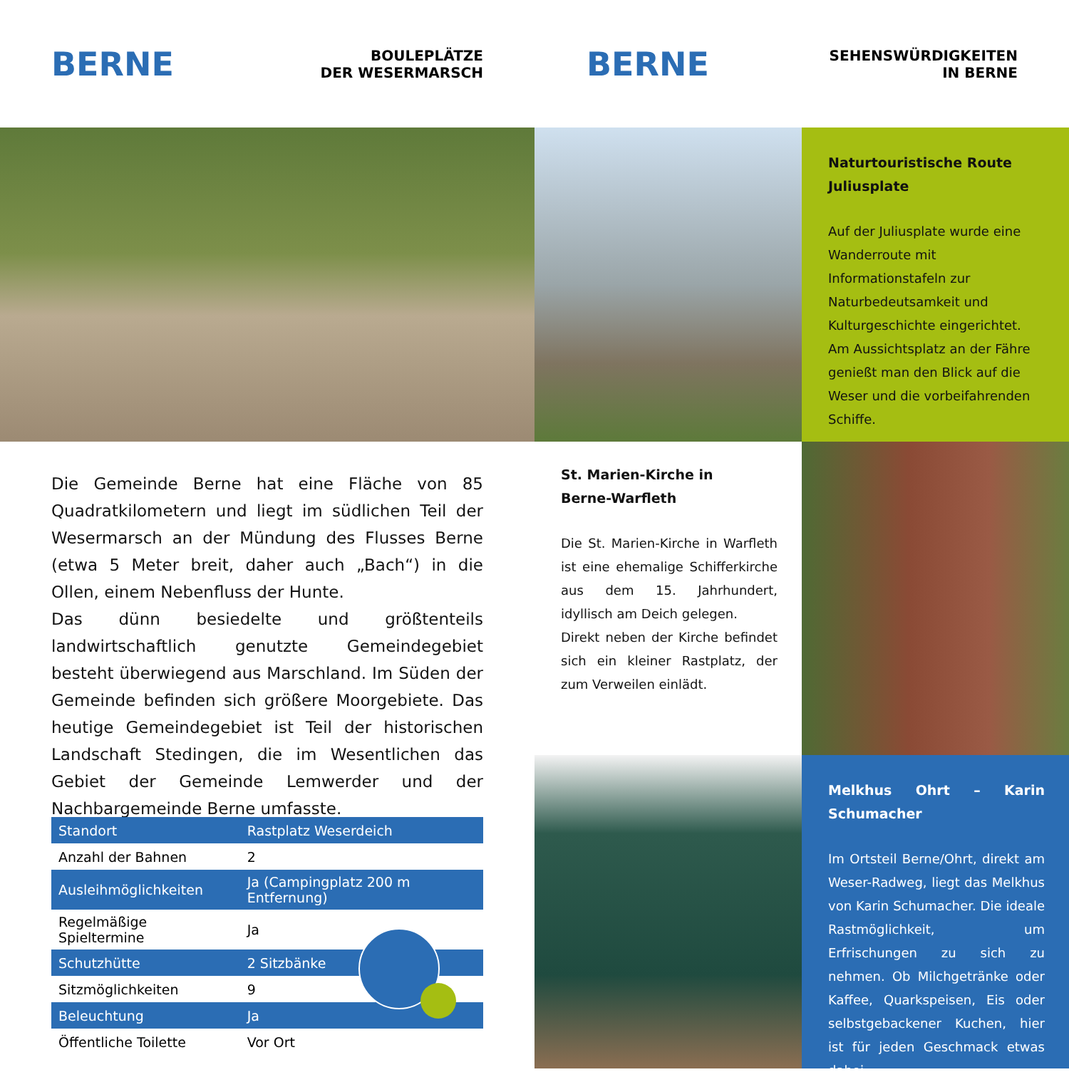BERNE
BOULEPLÄTZE
DER WESERMARSCH
BERNE
SEHENSWÜRDIGKEITEN
IN BERNE
Naturtouristische Route
Juliusplate
Auf der Juliusplate wurde eine Wanderroute mit Informationstafeln zur Naturbedeutsamkeit und Kulturgeschichte eingerichtet.
Am Aussichtsplatz an der Fähre genießt man den Blick auf die Weser und die vorbeifahrenden Schiffe.
Die Gemeinde Berne hat eine Fläche von 85 Quadratkilometern und liegt im südlichen Teil der Wesermarsch an der Mündung des Flusses Berne (etwa 5 Meter breit, daher auch „Bach“) in die Ollen, einem Nebenfluss der Hunte.
Das dünn besiedelte und größtenteils landwirtschaftlich genutzte Gemeindegebiet besteht überwiegend aus Marschland. Im Süden der Gemeinde befinden sich größere Moorgebiete. Das heutige Gemeindegebiet ist Teil der historischen Landschaft Stedingen, die im Wesentlichen das Gebiet der Gemeinde Lemwerder und der Nachbargemeinde Berne umfasste.
St. Marien-Kirche in
Berne-Warfleth
Die St. Marien-Kirche in Warfleth ist eine ehemalige Schifferkirche aus dem 15. Jahrhundert, idyllisch am Deich gelegen.
Direkt neben der Kirche befindet sich ein kleiner Rastplatz, der zum Verweilen einlädt.
Melkhus Ohrt – Karin Schumacher
Im Ortsteil Berne/Ohrt, direkt am Weser-Radweg, liegt das Melkhus von Karin Schumacher. Die ideale Rastmöglichkeit, um Erfrischungen zu sich zu nehmen. Ob Milchgetränke oder Kaffee, Quarkspeisen, Eis oder selbstgebackener Kuchen, hier ist für jeden Geschmack etwas dabei.
| Standort | Rastplatz Weserdeich |
| Anzahl der Bahnen | 2 |
| Ausleihmöglichkeiten | Ja (Campingplatz 200 m Entfernung) |
| Regelmäßige Spieltermine | Ja |
| Schutzhütte | 2 Sitzbänke |
| Sitzmöglichkeiten | 9 |
| Beleuchtung | Ja |
| Öffentliche Toilette | Vor Ort |